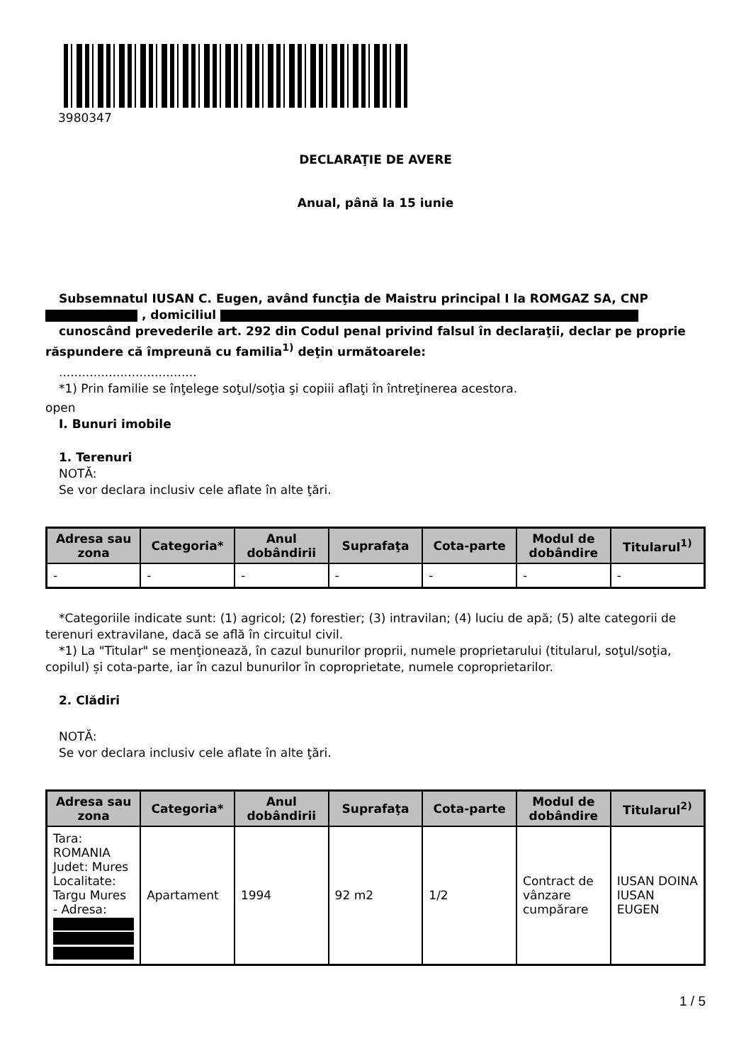3980347
DECLARAŢIE DE AVERE
Anual, până la 15 iunie
Subsemnatul IUSAN C. Eugen, având funcţia de Maistru principal I la ROMGAZ SA, CNP
, domiciliul
cunoscând prevederile art. 292 din Codul penal privind falsul în declaraţii, declar pe proprie răspundere că împreună cu familia<sup>1)</sup> deţin următoarele:
....................................
*1) Prin familie se înţelege soţul/soţia şi copiii aflaţi în întreţinerea acestora.
open
I. Bunuri imobile
1. Terenuri
NOTĂ:
Se vor declara inclusiv cele aflate în alte ţări.
| Adresa sau zona | Categoria* | Anul dobândirii | Suprafaţa | Cota-parte | Modul de dobândire | Titularul<sup>1)</sup> |
| --- | --- | --- | --- | --- | --- | --- |
| - | - | - | - | - | - | - |
*Categoriile indicate sunt: (1) agricol; (2) forestier; (3) intravilan; (4) luciu de apă; (5) alte categorii de terenuri extravilane, dacă se află în circuitul civil.
*1) La "Titular" se menţionează, în cazul bunurilor proprii, numele proprietarului (titularul, soţul/soţia, copilul) și cota-parte, iar în cazul bunurilor în coproprietate, numele coproprietarilor.
2. Clădiri
NOTĂ:
Se vor declara inclusiv cele aflate în alte ţări.
| Adresa sau zona | Categoria* | Anul dobândirii | Suprafaţa | Cota-parte | Modul de dobândire | Titularul<sup>2)</sup> |
| --- | --- | --- | --- | --- | --- | --- |
| Tara: ROMANIA Judet: Mures Localitate: Targu Mures - Adresa: | Apartament | 1994 | 92 m2 | 1/2 | Contract de vânzare cumpărare | IUSAN DOINA IUSAN EUGEN |
1 / 5